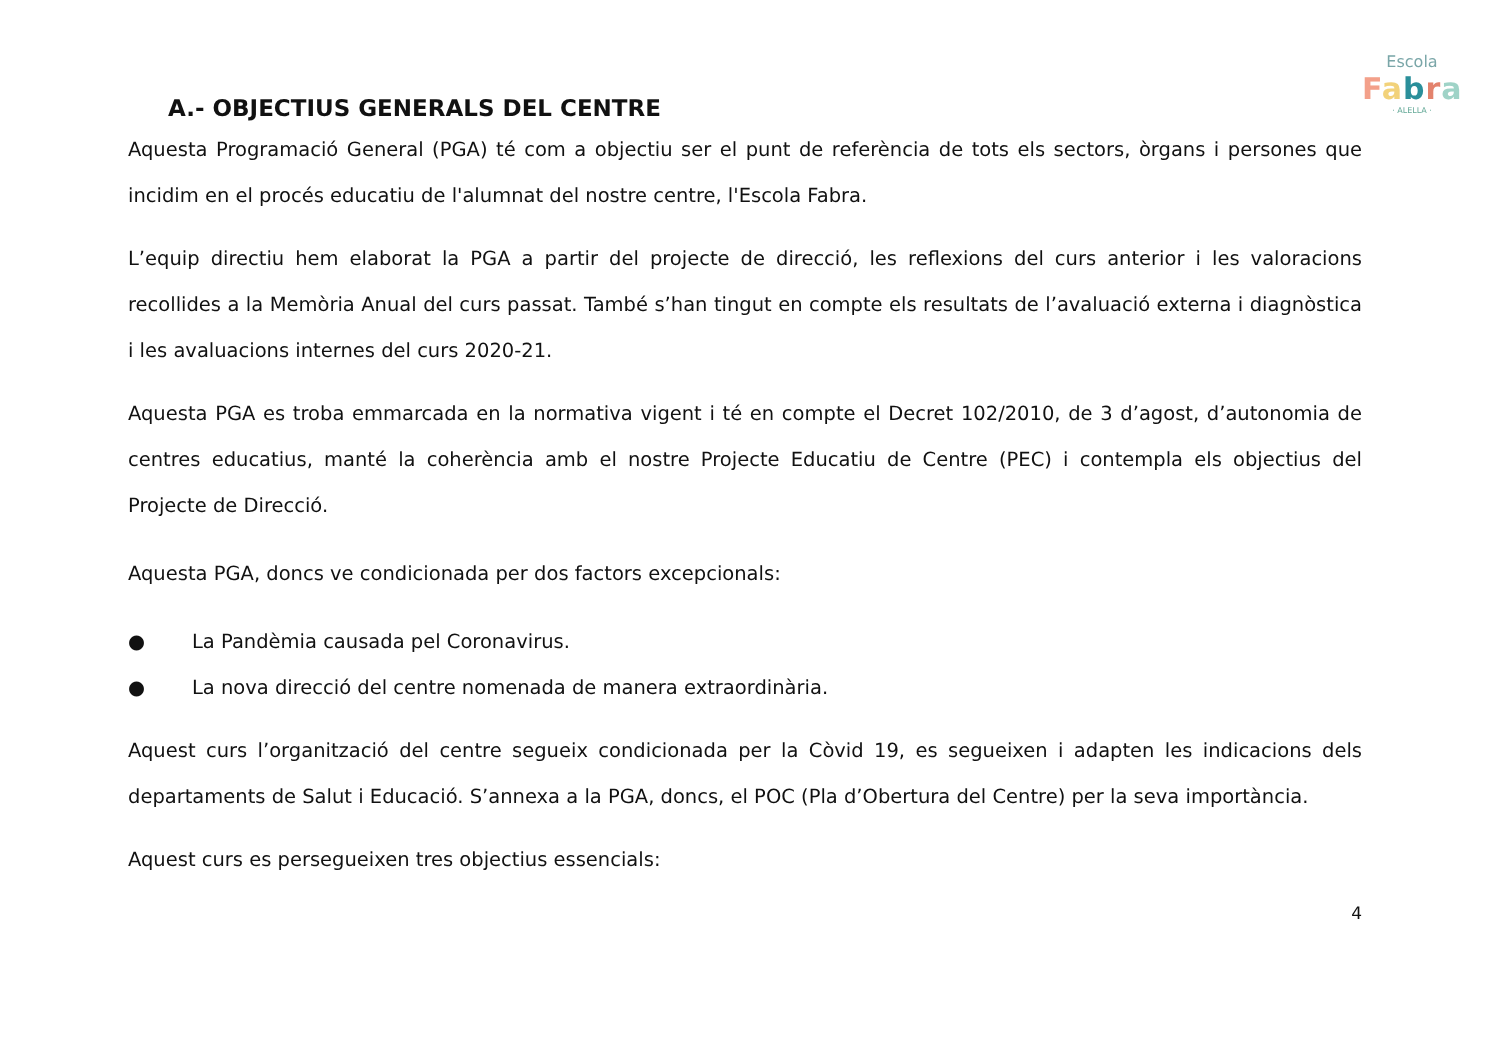Escola
Fabra
· ALELLA ·
A.- OBJECTIUS GENERALS DEL CENTRE
Aquesta Programació General (PGA) té com a objectiu ser el punt de referència de tots els sectors, òrgans i persones que incidim en el procés educatiu de l'alumnat del nostre centre, l'Escola Fabra.
L’equip directiu hem elaborat la PGA a partir del projecte de direcció, les reflexions del curs anterior i les valoracions recollides a la Memòria Anual del curs passat. També s’han tingut en compte els resultats de l’avaluació externa i diagnòstica i les avaluacions internes del curs 2020-21.
Aquesta PGA es troba emmarcada en la normativa vigent i té en compte el Decret 102/2010, de 3 d’agost, d’autonomia de centres educatius, manté la coherència amb el nostre Projecte Educatiu de Centre (PEC) i contempla els objectius del Projecte de Direcció.
Aquesta PGA, doncs ve condicionada per dos factors excepcionals:
● La Pandèmia causada pel Coronavirus.
● La nova direcció del centre nomenada de manera extraordinària.
Aquest curs l’organització del centre segueix condicionada per la Còvid 19, es segueixen i adapten les indicacions dels departaments de Salut i Educació. S’annexa a la PGA, doncs, el POC (Pla d’Obertura del Centre) per la seva importància.
Aquest curs es persegueixen tres objectius essencials:
4